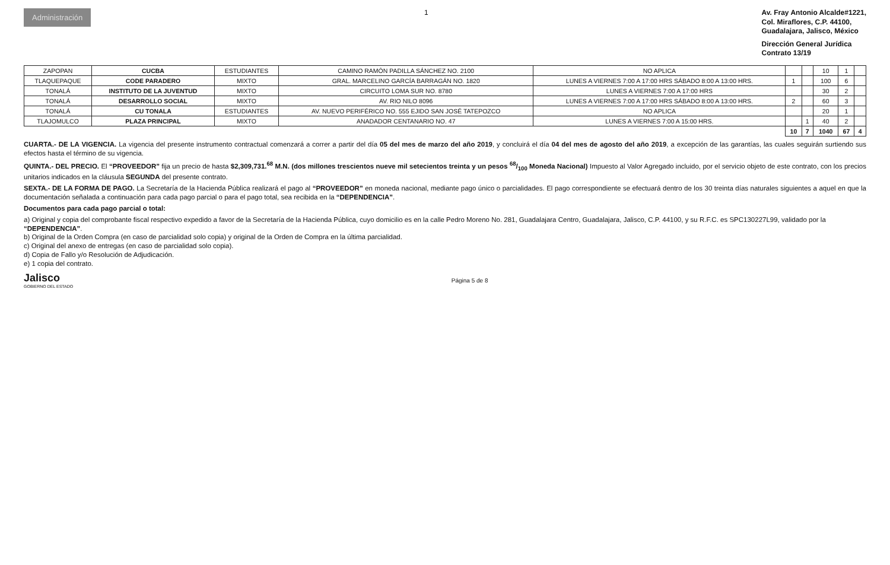Administración
1
Av. Fray Antonio Alcalde#1221,
Col. Miraflores, C.P. 44100,
Guadalajara, Jalisco, México
Dirección General Jurídica
Contrato 13/19
| ZAPOPAN | CUCBA | ESTUDIANTES | CAMINO RAMÓN PADILLA SÁNCHEZ NO. 2100 | NO APLICA | | | 10 | 1 | |
| TLAQUEPAQUE | CODE PARADERO | MIXTO | GRAL. MARCELINO GARCÍA BARRAGÁN NO. 1820 | LUNES A VIERNES 7:00 A 17:00 HRS SÁBADO 8:00 A 13:00 HRS. | 1 | | 100 | 6 | |
| TONALÁ | INSTITUTO DE LA JUVENTUD | MIXTO | CIRCUITO LOMA SUR NO. 8780 | LUNES A VIERNES 7:00 A 17:00 HRS | | | 30 | 2 | |
| TONALÁ | DESARROLLO SOCIAL | MIXTO | AV. RIO NILO 8096 | LUNES A VIERNES 7:00 A 17:00 HRS SÁBADO 8:00 A 13:00 HRS. | 2 | | 60 | 3 | |
| TONALÁ | CU TONALA | ESTUDIANTES | AV. NUEVO PERIFÉRICO NO. 555 EJIDO SAN JOSÉ TATEPOZCO | NO APLICA | | | 20 | 1 | |
| TLAJOMULCO | PLAZA PRINCIPAL | MIXTO | ANADADOR CENTANARIO NO. 47 | LUNES A VIERNES 7:00 A 15:00 HRS. | | 1 | 40 | 2 | |
| | | | | | 10 | 7 | 1040 | 67 | 4 |
CUARTA.- DE LA VIGENCIA. La vigencia del presente instrumento contractual comenzará a correr a partir del día 05 del mes de marzo del año 2019, y concluirá el día 04 del mes de agosto del año 2019, a excepción de las garantías, las cuales seguirán surtiendo sus efectos hasta el término de su vigencia.
QUINTA.- DEL PRECIO. El “PROVEEDOR” fija un precio de hasta $2,309,731.<sup>68</sup> M.N. (dos millones trescientos nueve mil setecientos treinta y un pesos 68/100 Moneda Nacional) Impuesto al Valor Agregado incluido, por el servicio objeto de este contrato, con los precios unitarios indicados en la cláusula SEGUNDA del presente contrato.
SEXTA.- DE LA FORMA DE PAGO. La Secretaría de la Hacienda Pública realizará el pago al “PROVEEDOR” en moneda nacional, mediante pago único o parcialidades. El pago correspondiente se efectuará dentro de los 30 treinta días naturales siguientes a aquel en que la documentación señalada a continuación para cada pago parcial o para el pago total, sea recibida en la “DEPENDENCIA”.
Documentos para cada pago parcial o total:
a) Original y copia del comprobante fiscal respectivo expedido a favor de la Secretaría de la Hacienda Pública, cuyo domicilio es en la calle Pedro Moreno No. 281, Guadalajara Centro, Guadalajara, Jalisco, C.P. 44100, y su R.F.C. es SPC130227L99, validado por la “DEPENDENCIA”.
b) Original de la Orden Compra (en caso de parcialidad solo copia) y original de la Orden de Compra en la última parcialidad.
c) Original del anexo de entregas (en caso de parcialidad solo copia).
d) Copia de Fallo y/o Resolución de Adjudicación.
e) 1 copia del contrato.
Jalisco
GOBIERNO DEL ESTADO
Página 5 de 8